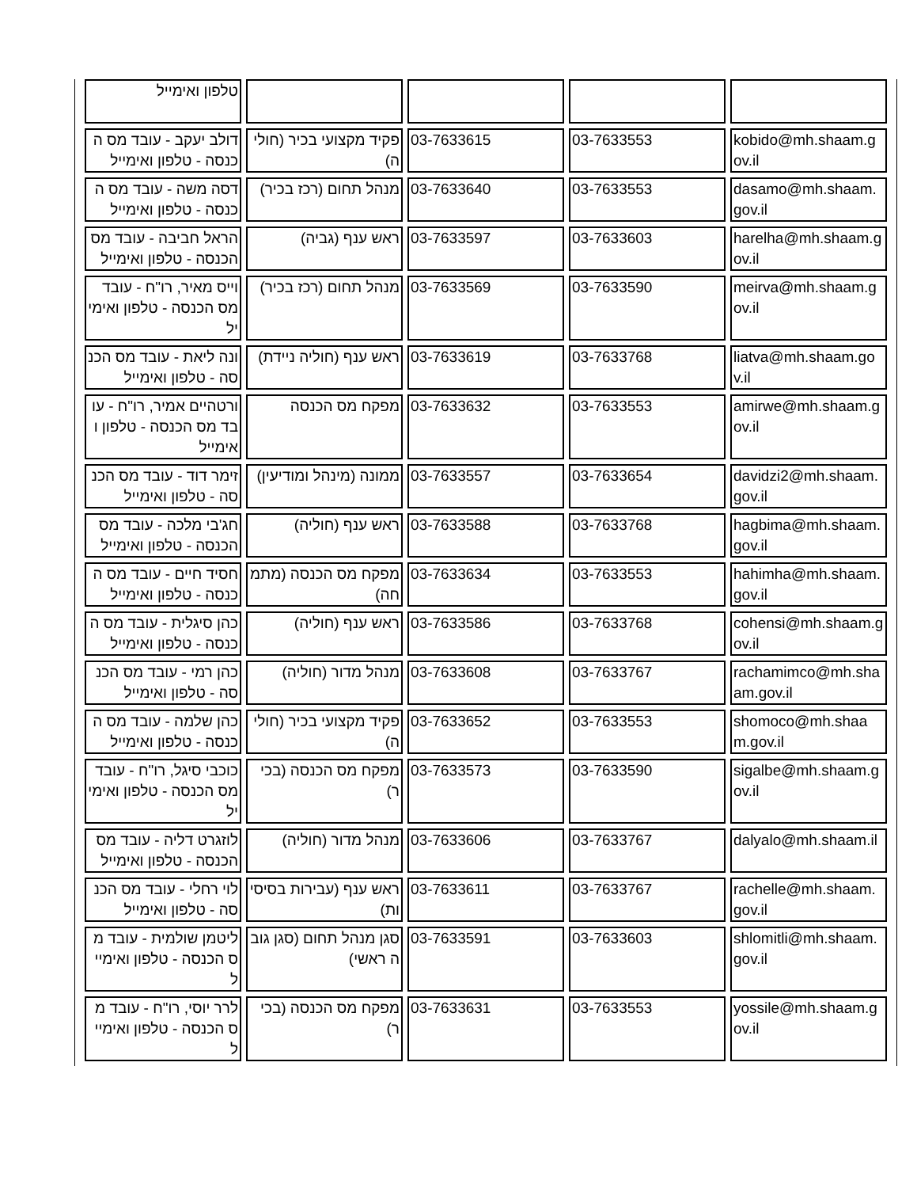| טלפון ואימייל | | | | |
| דולב יעקב - עובד מס הכנסה - טלפון ואימייל | פקיד מקצועי בכיר (חוליה) | 03-7633615 | 03-7633553 | kobido@mh.shaam.gov.il |
| דסה משה - עובד מס הכנסה - טלפון ואימייל | מנהל תחום (רכז בכיר) | 03-7633640 | 03-7633553 | dasamo@mh.shaam.gov.il |
| הראל חביבה - עובד מס הכנסה - טלפון ואימייל | ראש ענף (גביה) | 03-7633597 | 03-7633603 | harelha@mh.shaam.gov.il |
| וייס מאיר, רו"ח - עובד מס הכנסה - טלפון ואימייל | מנהל תחום (רכז בכיר) | 03-7633569 | 03-7633590 | meirva@mh.shaam.gov.il |
| ונה ליאת - עובד מס הכנסה - טלפון ואימייל | ראש ענף (חוליה ניידת) | 03-7633619 | 03-7633768 | liatva@mh.shaam.gov.il |
| ורטהיים אמיר, רו"ח - עובד מס הכנסה - טלפון ואימייל | מפקח מס הכנסה | 03-7633632 | 03-7633553 | amirwe@mh.shaam.gov.il |
| זימר דוד - עובד מס הכנסה - טלפון ואימייל | ממונה (מינהל ומודיעין) | 03-7633557 | 03-7633654 | davidzi2@mh.shaam.gov.il |
| חג'בי מלכה - עובד מס הכנסה - טלפון ואימייל | ראש ענף (חוליה) | 03-7633588 | 03-7633768 | hagbima@mh.shaam.gov.il |
| חסיד חיים - עובד מס הכנסה - טלפון ואימייל | מפקח מס הכנסה (מתמחה) | 03-7633634 | 03-7633553 | hahimha@mh.shaam.gov.il |
| כהן סיגלית - עובד מס הכנסה - טלפון ואימייל | ראש ענף (חוליה) | 03-7633586 | 03-7633768 | cohensi@mh.shaam.gov.il |
| כהן רמי - עובד מס הכנסה - טלפון ואימייל | מנהל מדור (חוליה) | 03-7633608 | 03-7633767 | rachamimco@mh.shaam.gov.il |
| כהן שלמה - עובד מס הכנסה - טלפון ואימייל | פקיד מקצועי בכיר (חוליה) | 03-7633652 | 03-7633553 | shomoco@mh.shaam.gov.il |
| כוכבי סיגל, רו"ח - עובד מס הכנסה - טלפון ואימייל | מפקח מס הכנסה (בכיר) | 03-7633573 | 03-7633590 | sigalbe@mh.shaam.gov.il |
| לוזגרט דליה - עובד מס הכנסה - טלפון ואימייל | מנהל מדור (חוליה) | 03-7633606 | 03-7633767 | dalyalo@mh.shaam.il |
| לוי רחלי - עובד מס הכנסה - טלפון ואימייל | ראש ענף (עבירות בסיסיות) | 03-7633611 | 03-7633767 | rachelle@mh.shaam.gov.il |
| ליטמן שולמית - עובד מס הכנסה - טלפון ואימייל | סגן מנהל תחום (סגן גובה ראשי) | 03-7633591 | 03-7633603 | shlomitli@mh.shaam.gov.il |
| לרר יוסי, רו"ח - עובד מס הכנסה - טלפון ואימייל | מפקח מס הכנסה (בכיר) | 03-7633631 | 03-7633553 | yossile@mh.shaam.gov.il |